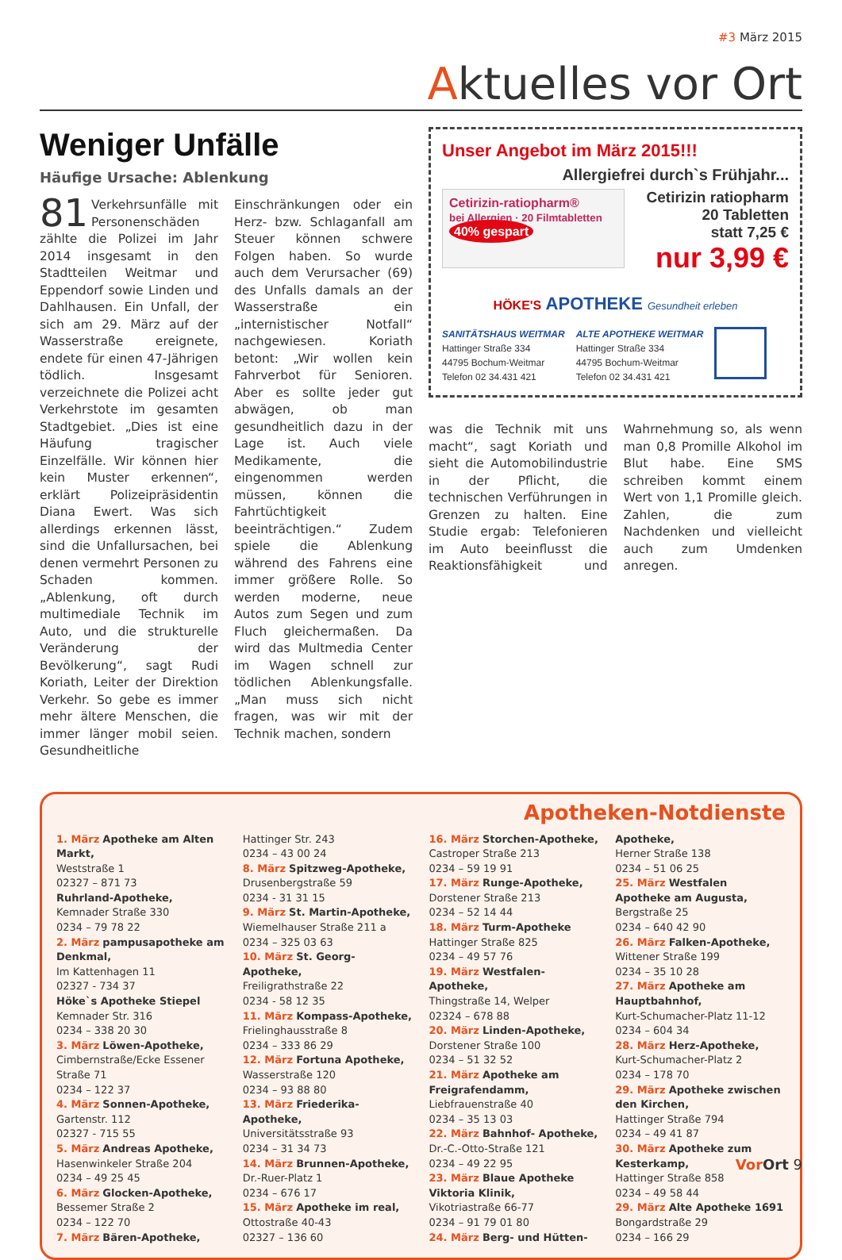#3 März 2015
Aktuelles vor Ort
Weniger Unfälle
Häufige Ursache: Ablenkung
81 Verkehrsunfälle mit Personenschäden zählte die Polizei im Jahr 2014 insgesamt in den Stadtteilen Weitmar und Eppendorf sowie Linden und Dahlhausen. Ein Unfall, der sich am 29. März auf der Wasserstraße ereignete, endete für einen 47-Jährigen tödlich. Insgesamt verzeichnete die Polizei acht Verkehrstote im gesamten Stadtgebiet. „Dies ist eine Häufung tragischer Einzelfälle. Wir können hier kein Muster erkennen“, erklärt Polizeipräsidentin Diana Ewert. Was sich allerdings erkennen lässt, sind die Unfallursachen, bei denen vermehrt Personen zu Schaden kommen. „Ablenkung, oft durch multimediale Technik im Auto, und die strukturelle Veränderung der Bevölkerung“, sagt Rudi Koriath, Leiter der Direktion Verkehr. So gebe es immer mehr ältere Menschen, die immer länger mobil seien. Gesundheitliche Einschränkungen oder ein Herz- bzw. Schlaganfall am Steuer können schwere Folgen haben. So wurde auch dem Verursacher (69) des Unfalls damals an der Wasserstraße ein „internistischer Notfall“ nachgewiesen. Koriath betont: „Wir wollen kein Fahrverbot für Senioren. Aber es sollte jeder gut abwägen, ob man gesundheitlich dazu in der Lage ist. Auch viele Medikamente, die eingenommen werden müssen, können die Fahrtüchtigkeit beeinträchtigen.“ Zudem spiele die Ablenkung während des Fahrens eine immer größere Rolle. So werden moderne, neue Autos zum Segen und zum Fluch gleichermaßen. Da wird das Multmedia Center im Wagen schnell zur tödlichen Ablenkungsfalle. „Man muss sich nicht fragen, was wir mit der Technik machen, sondern
Unser Angebot im März 2015!!!
Allergiefrei durch`s Frühjahr...
Cetirizin-ratiopharm®
bei Allergien · 20 Filmtabletten
40% gespart
Cetirizin ratiopharm
20 Tabletten
statt 7,25 €
nur 3,99 €
HÖKE'S APOTHEKE Gesundheit erleben
SANITÄTSHAUS WEITMAR
Hattinger Straße 334
44795 Bochum-Weitmar
Telefon 02 34.431 421
ALTE APOTHEKE WEITMAR
Hattinger Straße 334
44795 Bochum-Weitmar
Telefon 02 34.431 421
was die Technik mit uns macht“, sagt Koriath und sieht die Automobilindustrie in der Pflicht, die technischen Verführungen in Grenzen zu halten. Eine Studie ergab: Telefonieren im Auto beeinflusst die Reaktionsfähigkeit und Wahrnehmung so, als wenn man 0,8 Promille Alkohol im Blut habe. Eine SMS schreiben kommt einem Wert von 1,1 Promille gleich. Zahlen, die zum Nachdenken und vielleicht auch zum Umdenken anregen.
Apotheken-Notdienste
1. März Apotheke am Alten Markt,
Weststraße 1
02327 – 871 73
Ruhrland-Apotheke,
Kemnader Straße 330
0234 – 79 78 22
2. März pampusapotheke am Denkmal,
Im Kattenhagen 11
02327 - 734 37
Höke`s Apotheke Stiepel
Kemnader Str. 316
0234 – 338 20 30
3. März Löwen-Apotheke,
Cimbernstraße/Ecke Essener Straße 71
0234 – 122 37
4. März Sonnen-Apotheke,
Gartenstr. 112
02327 - 715 55
5. März Andreas Apotheke,
Hasenwinkeler Straße 204
0234 – 49 25 45
6. März Glocken-Apotheke,
Bessemer Straße 2
0234 – 122 70
7. März Bären-Apotheke,
Hattinger Str. 243
0234 – 43 00 24
8. März Spitzweg-Apotheke,
Drusenbergstraße 59
0234 - 31 31 15
9. März St. Martin-Apotheke,
Wiemelhauser Straße 211 a
0234 – 325 03 63
10. März St. Georg-Apotheke,
Freiligrathstraße 22
0234 - 58 12 35
11. März Kompass-Apotheke,
Frielinghausstraße 8
0234 – 333 86 29
12. März Fortuna Apotheke,
Wasserstraße 120
0234 – 93 88 80
13. März Friederika- Apotheke,
Universitätsstraße 93
0234 – 31 34 73
14. März Brunnen-Apotheke,
Dr.-Ruer-Platz 1
0234 – 676 17
15. März Apotheke im real,
Ottostraße 40-43
02327 – 136 60
16. März Storchen-Apotheke,
Castroper Straße 213
0234 – 59 19 91
17. März Runge-Apotheke,
Dorstener Straße 213
0234 – 52 14 44
18. März Turm-Apotheke
Hattinger Straße 825
0234 – 49 57 76
19. März Westfalen-Apotheke,
Thingstraße 14, Welper
02324 – 678 88
20. März Linden-Apotheke,
Dorstener Straße 100
0234 – 51 32 52
21. März Apotheke am Freigrafendamm,
Liebfrauenstraße 40
0234 – 35 13 03
22. März Bahnhof- Apotheke,
Dr.-C.-Otto-Straße 121
0234 – 49 22 95
23. März Blaue Apotheke Viktoria Klinik,
Vikotriastraße 66-77
0234 – 91 79 01 80
24. März Berg- und Hütten- Apotheke,
Herner Straße 138
0234 – 51 06 25
25. März Westfalen Apotheke am Augusta,
Bergstraße 25
0234 – 640 42 90
26. März Falken-Apotheke,
Wittener Straße 199
0234 – 35 10 28
27. März Apotheke am Hauptbahnhof,
Kurt-Schumacher-Platz 11-12
0234 – 604 34
28. März Herz-Apotheke,
Kurt-Schumacher-Platz 2
0234 – 178 70
29. März Apotheke zwischen den Kirchen,
Hattinger Straße 794
0234 – 49 41 87
30. März Apotheke zum Kesterkamp,
Hattinger Straße 858
0234 – 49 58 44
29. März Alte Apotheke 1691
Bongardstraße 29
0234 – 166 29
Vor Ort 9